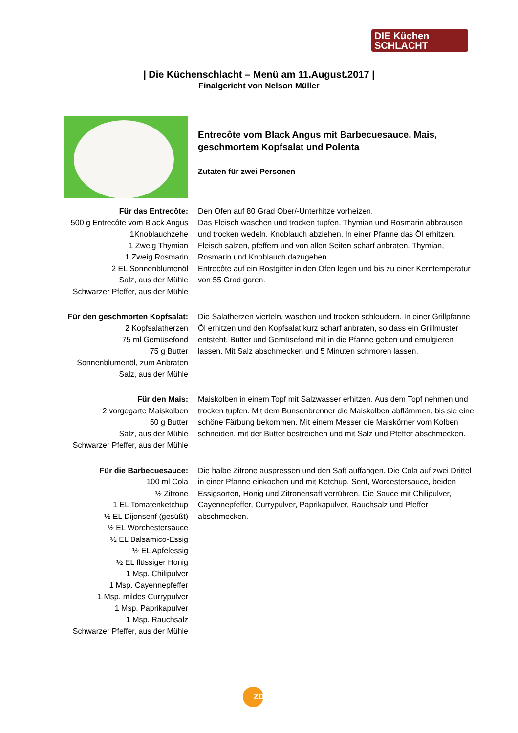DIE Küchen
SCHLACHT
| Die Küchenschlacht – Menü am 11.August.2017 |
Finalgericht von Nelson Müller
Entrecôte vom Black Angus mit Barbecuesauce, Mais, geschmortem Kopfsalat und Polenta
Zutaten für zwei Personen
Für das Entrecôte:
500 g Entrecôte vom Black Angus
1Knoblauchzehe
1 Zweig Thymian
1 Zweig Rosmarin
2 EL Sonnenblumenöl
Salz, aus der Mühle
Schwarzer Pfeffer, aus der Mühle
Den Ofen auf 80 Grad Ober/-Unterhitze vorheizen.
Das Fleisch waschen und trocken tupfen. Thymian und Rosmarin abbrausen und trocken wedeln. Knoblauch abziehen. In einer Pfanne das Öl erhitzen. Fleisch salzen, pfeffern und von allen Seiten scharf anbraten. Thymian, Rosmarin und Knoblauch dazugeben.
Entrecôte auf ein Rostgitter in den Ofen legen und bis zu einer Kerntemperatur von 55 Grad garen.
Für den geschmorten Kopfsalat:
2 Kopfsalatherzen
75 ml Gemüsefond
75 g Butter
Sonnenblumenöl, zum Anbraten
Salz, aus der Mühle
Die Salatherzen vierteln, waschen und trocken schleudern. In einer Grillpfanne Öl erhitzen und den Kopfsalat kurz scharf anbraten, so dass ein Grillmuster entsteht. Butter und Gemüsefond mit in die Pfanne geben und emulgieren lassen. Mit Salz abschmecken und 5 Minuten schmoren lassen.
Für den Mais:
2 vorgegarte Maiskolben
50 g Butter
Salz, aus der Mühle
Schwarzer Pfeffer, aus der Mühle
Maiskolben in einem Topf mit Salzwasser erhitzen. Aus dem Topf nehmen und trocken tupfen. Mit dem Bunsenbrenner die Maiskolben abflämmen, bis sie eine schöne Färbung bekommen. Mit einem Messer die Maiskörner vom Kolben schneiden, mit der Butter bestreichen und mit Salz und Pfeffer abschmecken.
Für die Barbecuesauce:
100 ml Cola
½ Zitrone
1 EL Tomatenketchup
½ EL Dijonsenf (gesüßt)
½ EL Worchestersauce
½ EL Balsamico-Essig
½ EL Apfelessig
½ EL flüssiger Honig
1 Msp. Chilipulver
1 Msp. Cayennepfeffer
1 Msp. mildes Currypulver
1 Msp. Paprikapulver
1 Msp. Rauchsalz
Schwarzer Pfeffer, aus der Mühle
Die halbe Zitrone auspressen und den Saft auffangen. Die Cola auf zwei Drittel in einer Pfanne einkochen und mit Ketchup, Senf, Worcestersauce, beiden Essigsorten, Honig und Zitronensaft verrühren. Die Sauce mit Chilipulver, Cayennepfeffer, Currypulver, Paprikapulver, Rauchsalz und Pfeffer abschmecken.
ZDF